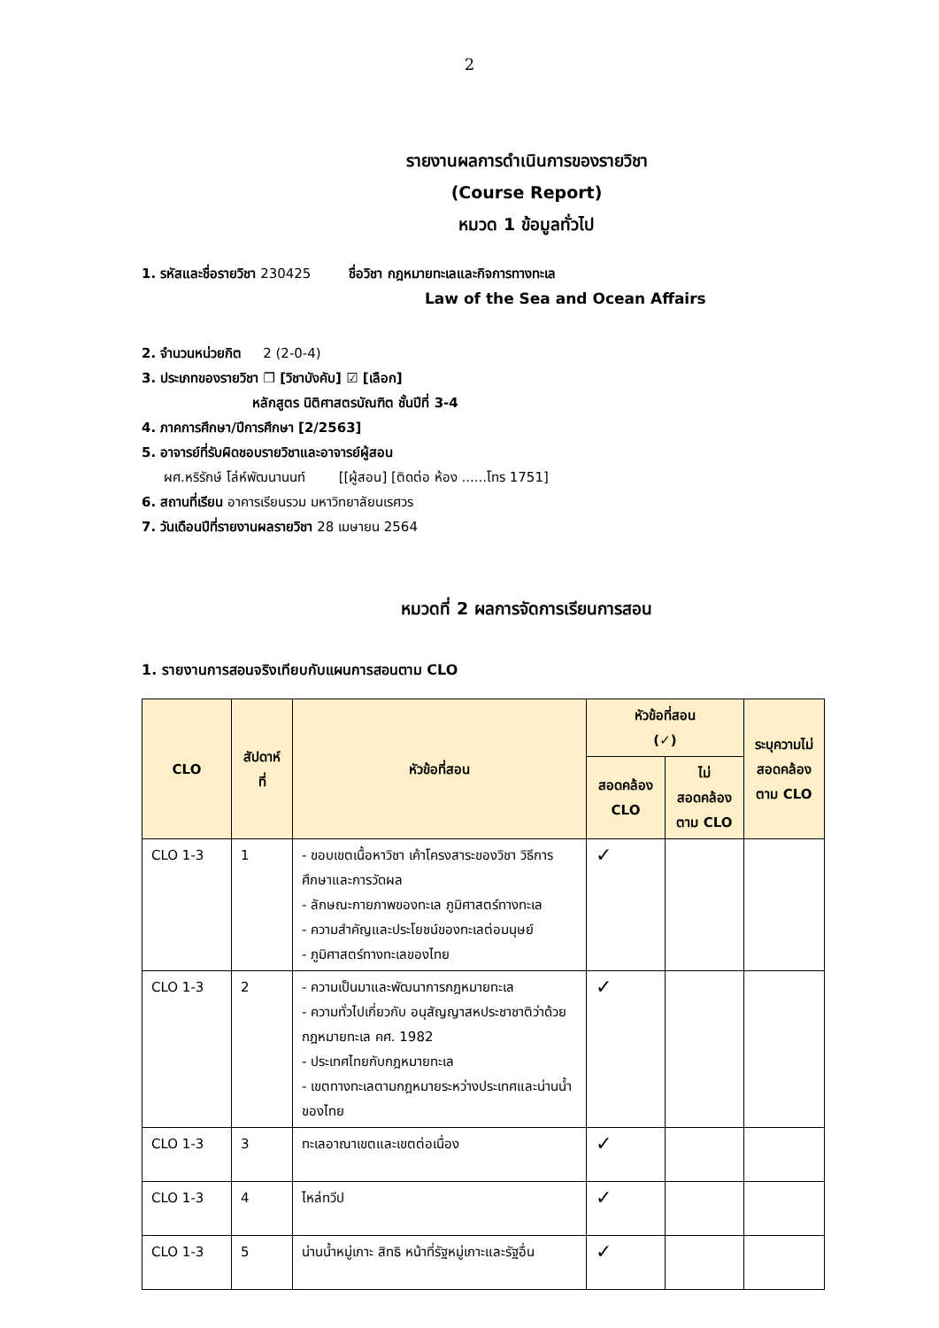2
รายงานผลการดำเนินการของรายวิชา
(Course Report)
หมวด 1 ข้อมูลทั่วไป
1. รหัสและชื่อรายวิชา 230425 ชื่อวิชา กฎหมายทะเลและกิจการทางทะเล
Law of the Sea and Ocean Affairs
2. จำนวนหน่วยกิต 2 (2-0-4)
3. ประเภทของรายวิชา ❒ [วิชาบังคับ] ☑ [เลือก]
หลักสูตร นิติศาสตรบัณฑิต ชั้นปีที่ 3-4
4. ภาคการศึกษา/ปีการศึกษา [2/2563]
5. อาจารย์ที่รับผิดชอบรายวิชาและอาจารย์ผู้สอน
ผศ.หริรักษ์ โล่ห์พัฒนานนท์ [[ผู้สอน] [ติดต่อ ห้อง ......โทร 1751]
6. สถานที่เรียน อาคารเรียนรวม มหาวิทยาลัยนเรศวร
7. วันเดือนปีที่รายงานผลรายวิชา 28 เมษายน 2564
หมวดที่ 2 ผลการจัดการเรียนการสอน
1. รายงานการสอนจริงเทียบกับแผนการสอนตาม CLO
| CLO | สัปดาห์ที่ | หัวข้อที่สอน | หัวข้อที่สอน (✓) | | ระบุความไม่สอดคล้องตาม CLO |
| --- | --- | --- | --- | --- | --- |
| | | | สอดคล้อง CLO | ไม่สอดคล้องตาม CLO | |
| CLO 1-3 | 1 | - ขอบเขตเนื้อหาวิชา เค้าโครงสาระของวิชา วิธีการศึกษาและการวัดผล - ลักษณะกายภาพของทะเล ภูมิศาสตร์ทางทะเล - ความสำคัญและประโยชน์ของทะเลต่อมนุษย์ - ภูมิศาสตร์ทางทะเลของไทย | ✓ | | |
| CLO 1-3 | 2 | - ความเป็นมาและพัฒนาการกฎหมายทะเล - ความทั่วไปเกี่ยวกับ อนุสัญญาสหประชาชาติว่าด้วยกฎหมายทะเล คศ. 1982 - ประเทศไทยกับกฎหมายทะเล - เขตทางทะเลตามกฎหมายระหว่างประเทศและน่านน้ำของไทย | ✓ | | |
| CLO 1-3 | 3 | ทะเลอาณาเขตและเขตต่อเนื่อง | ✓ | | |
| CLO 1-3 | 4 | ไหล่ทวีป | ✓ | | |
| CLO 1-3 | 5 | น่านน้ำหมู่เกาะ สิทธิ หน้าที่รัฐหมู่เกาะและรัฐอื่น | ✓ | | |